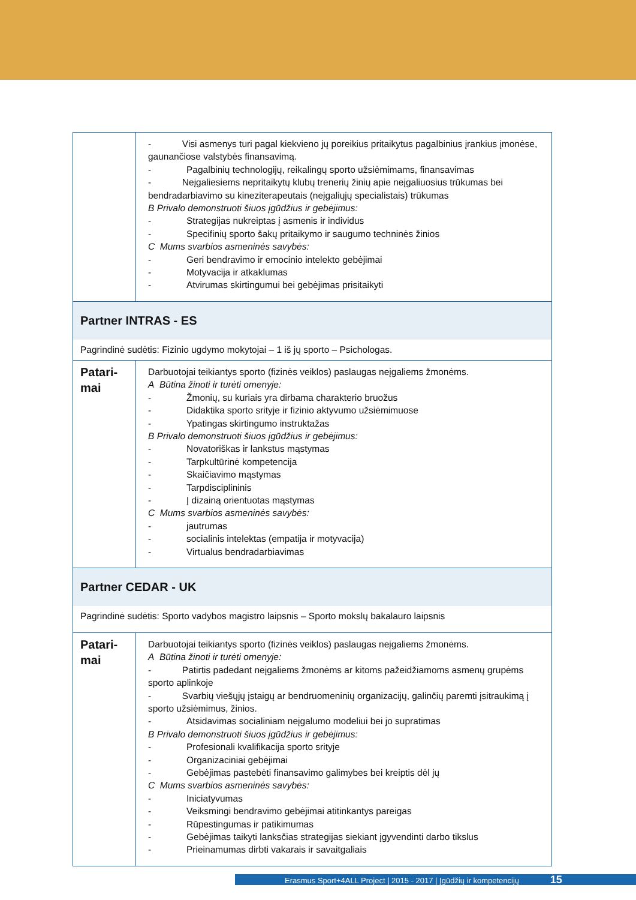| | - Visi asmenys turi pagal kiekvieno jų poreikius pritaikytus pagalbinius įrankius įmonėse, gaunančiose valstybės finansavimą. - Pagalbinių technologijų, reikalingų sporto užsiėmimams, finansavimas - Neįgaliesiems nepritaikytų klubų trenerių žinių apie neįgaliuosius trūkumas bei bendradarbiavimo su kineziterapeutais (neįgaliųjų specialistais) trūkumas B Privalo demonstruoti šiuos įgūdžius ir gebėjimus: - Strategijas nukreiptas į asmenis ir individus - Specifinių sporto šakų pritaikymo ir saugumo techninės žinios C Mums svarbios asmeninės savybės: - Geri bendravimo ir emocinio intelekto gebėjimai - Motyvacija ir atkaklumas - Atvirumas skirtingumui bei gebėjimas prisitaikyti |
| Partner INTRAS - ES | |
| Pagrindinė sudėtis: Fizinio ugdymo mokytojai – 1 iš jų sporto – Psichologas. | |
| Patari- mai | Darbuotojai teikiantys sporto (fizinės veiklos) paslaugas neįgaliems žmonėms. A Būtina žinoti ir turėti omenyje: - Žmonių, su kuriais yra dirbama charakterio bruožus - Didaktika sporto srityje ir fizinio aktyvumo užsiėmimuose - Ypatingas skirtingumo instruktažas B Privalo demonstruoti šiuos įgūdžius ir gebėjimus: - Novatoriškas ir lankstus mąstymas - Tarpkultūrinė kompetencija - Skaičiavimo mąstymas - Tarpdisciplininis - Į dizainą orientuotas mąstymas C Mums svarbios asmeninės savybės: - jautrumas - socialinis intelektas (empatija ir motyvacija) - Virtualus bendradarbiavimas |
| Partner CEDAR - UK | |
| Pagrindinė sudėtis: Sporto vadybos magistro laipsnis – Sporto mokslų bakalauro laipsnis | |
| Patari- mai | Darbuotojai teikiantys sporto (fizinės veiklos) paslaugas neįgaliems žmonėms. A Būtina žinoti ir turėti omenyje: - Patirtis padedant neįgaliems žmonėms ar kitoms pažeidžiamoms asmenų grupėms sporto aplinkoje - Svarbių viešųjų įstaigų ar bendruomeninių organizacijų, galinčių paremti įsitraukimą į sporto užsiėmimus, žinios. - Atsidavimas socialiniam neįgalumo modeliui bei jo supratimas B Privalo demonstruoti šiuos įgūdžius ir gebėjimus: - Profesionali kvalifikacija sporto srityje - Organizaciniai gebėjimai - Gebėjimas pastebėti finansavimo galimybes bei kreiptis dėl jų C Mums svarbios asmeninės savybės: - Iniciatyvumas - Veiksmingi bendravimo gebėjimai atitinkantys pareigas - Rūpestingumas ir patikimumas - Gebėjimas taikyti lanksčias strategijas siekiant įgyvendinti darbo tikslus - Prieinamumas dirbti vakarais ir savaitgaliais |
Erasmus Sport+4ALL Project | 2015 - 2017 | Įgūdžių ir kompetencijų 15